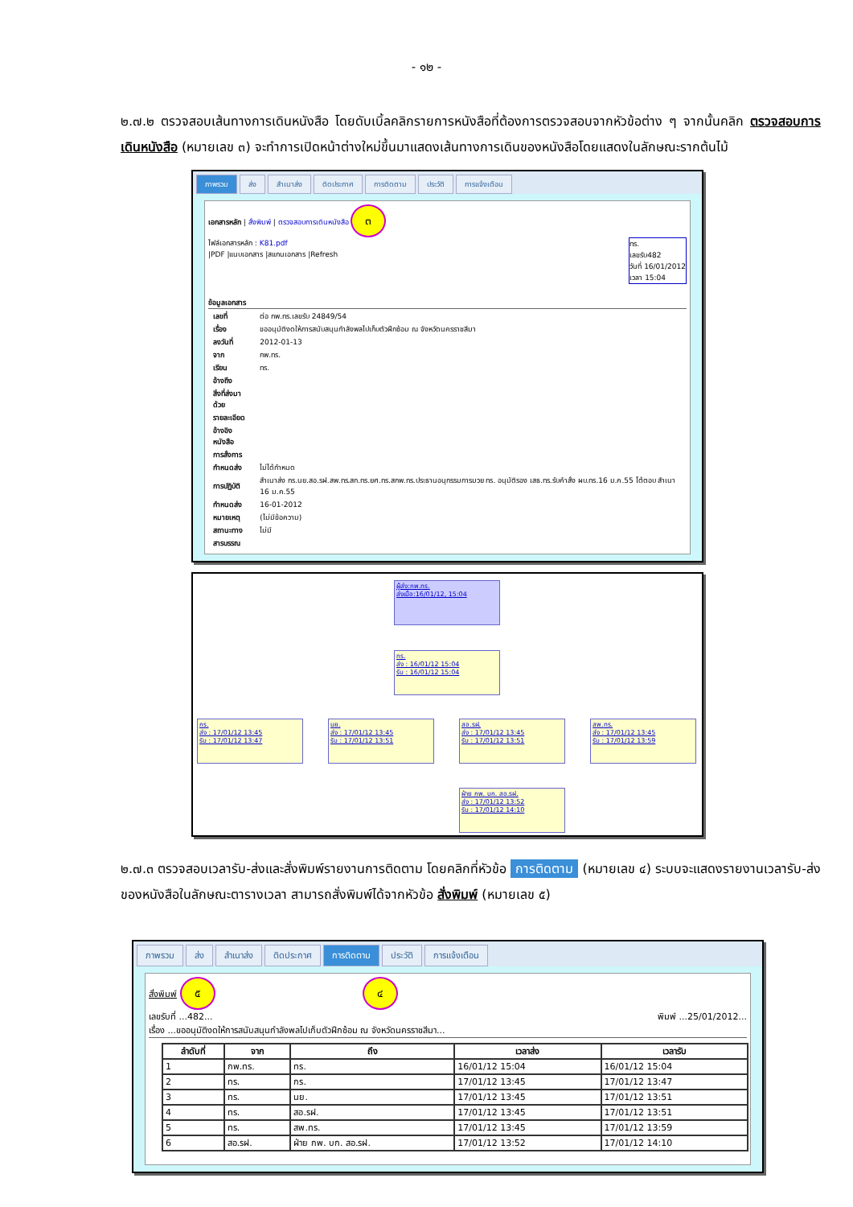- ๑๒ -
๒.๗.๒ ตรวจสอบเส้นทางการเดินหนังสือ โดยดับเบิ้ลคลิกรายการหนังสือที่ต้องการตรวจสอบจากหัวข้อต่าง ๆ จากนั้นคลิก ตรวจสอบการเดินหนังสือ (หมายเลข ๓) จะทำการเปิดหน้าต่างใหม่ขึ้นมาแสดงเส้นทางการเดินของหนังสือโดยแสดงในลักษณะรากต้นไม้
ภาพรวม ส่ง สำเนาส่ง ติดประกาศ การติดตาม ประวัติ การแจ้งเตือน
เอกสารหลัก | สั่งพิมพ์ | ตรวจสอบการเดินหนังสือ ๓
ไฟล์เอกสารหลัก : K81.pdf
|PDF |แนบเอกสาร |สแกนเอกสาร |Refresh
ทร.
เลขรับ482
วันที่ 16/01/2012
เวลา 15:04
ข้อมูลเอกสาร
| เลขที่ | ต่อ กพ.ทร.เลขรับ 24849/54 |
| เรื่อง | ขออนุมัติงดให้การสนับสนุนกำลังพลไปเก็บตัวฝึกซ้อม ณ จังหวัดนครราชสีมา |
| ลงวันที่ | 2012-01-13 |
| จาก | กพ.ทร. |
| เรียน | ทร. |
| อ้างถึง | |
| สิ่งที่ส่งมาด้วย | |
| รายละเอียด | |
| อ้างอิงหนังสือ | |
| การสั่งการ | |
| กำหนดส่ง | ไม่ได้กำหนด |
| การปฏิบัติ | สำเนาส่ง กร.นย.สอ.รฝ.สพ.ทร.สก.ทร.ยศ.ทร.สกพ.ทร.ประธานอนุกรรมการมวย ทร. อนุมัติรอง เสธ.ทร.รับคำสั่ง ผบ.ทร.16 ม.ค.55 โต้ตอบ สำเนา 16 ม.ค.55 |
| กำหนดส่ง | 16-01-2012 |
| หมายเหตุ | (ไม่มีข้อความ) |
| สถานะทาง | ไม่มี |
| สารบรรณ | |
ผู้ส่ง:กพ.ทร.
ส่งเมื่อ:16/01/12, 15:04
ทร.
ส่ง : 16/01/12 15:04
รับ : 16/01/12 15:04
กร.
ส่ง : 17/01/12 13:45
รับ : 17/01/12 13:47
นย.
ส่ง : 17/01/12 13:45
รับ : 17/01/12 13:51
สอ.รฝ.
ส่ง : 17/01/12 13:45
รับ : 17/01/12 13:51
สพ.ทร.
ส่ง : 17/01/12 13:45
รับ : 17/01/12 13:59
ฝ่าย กพ. บก. สอ.รฝ.
ส่ง : 17/01/12 13:52
รับ : 17/01/12 14:10
๒.๗.๓ ตรวจสอบเวลารับ-ส่งและสั่งพิมพ์รายงานการติดตาม โดยคลิกที่หัวข้อ การติดตาม (หมายเลข ๔) ระบบจะแสดงรายงานเวลารับ-ส่งของหนังสือในลักษณะตารางเวลา สามารถสั่งพิมพ์ได้จากหัวข้อ สั่งพิมพ์ (หมายเลข ๕)
ภาพรวม ส่ง สำเนาส่ง ติดประกาศ การติดตาม ประวัติ การแจ้งเตือน
สั่งพิมพ์ ๕ ๔
เลขรับที่ ...482... พิมพ์ ...25/01/2012...
เรื่อง ...ขออนุมัติงดให้การสนับสนุนกำลังพลไปเก็บตัวฝึกซ้อม ณ จังหวัดนครราชสีมา...
| ลำดับที่ | จาก | ถึง | เวลาส่ง | เวลารับ |
| --- | --- | --- | --- | --- |
| 1 | กพ.ทร. | ทร. | 16/01/12 15:04 | 16/01/12 15:04 |
| 2 | ทร. | กร. | 17/01/12 13:45 | 17/01/12 13:47 |
| 3 | ทร. | นย. | 17/01/12 13:45 | 17/01/12 13:51 |
| 4 | ทร. | สอ.รฝ. | 17/01/12 13:45 | 17/01/12 13:51 |
| 5 | ทร. | สพ.ทร. | 17/01/12 13:45 | 17/01/12 13:59 |
| 6 | สอ.รฝ. | ฝ่าย กพ. บก. สอ.รฝ. | 17/01/12 13:52 | 17/01/12 14:10 |